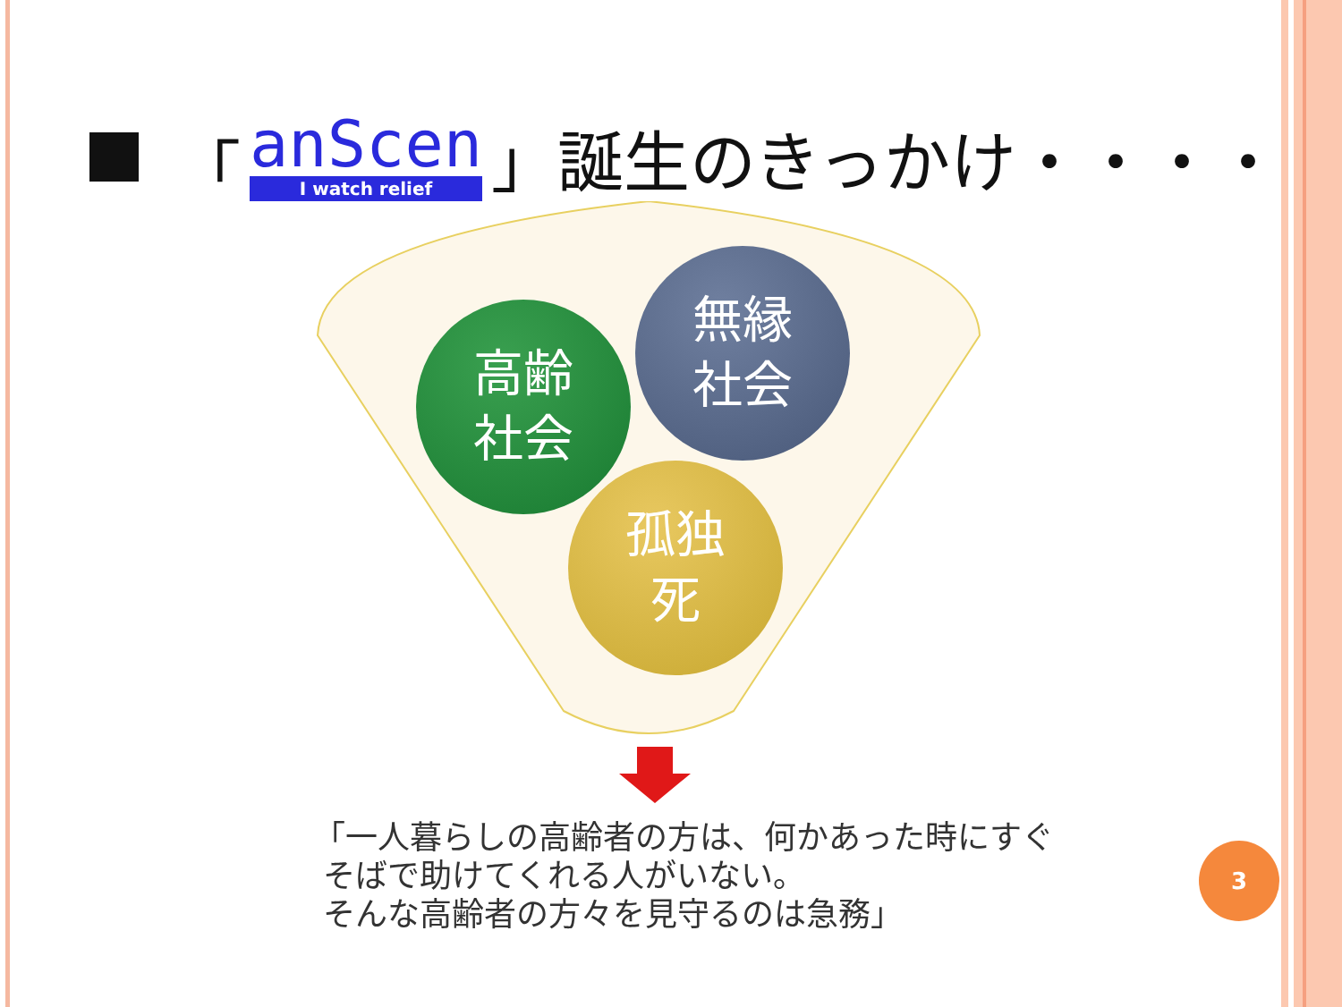「
anScen
I watch relief
」誕生のきっかけ・・・・
高齢
社会
無縁
社会
孤独
死
「一人暮らしの高齢者の方は、何かあった時にすぐ
そばで助けてくれる人がいない。
そんな高齢者の方々を見守るのは急務」
3